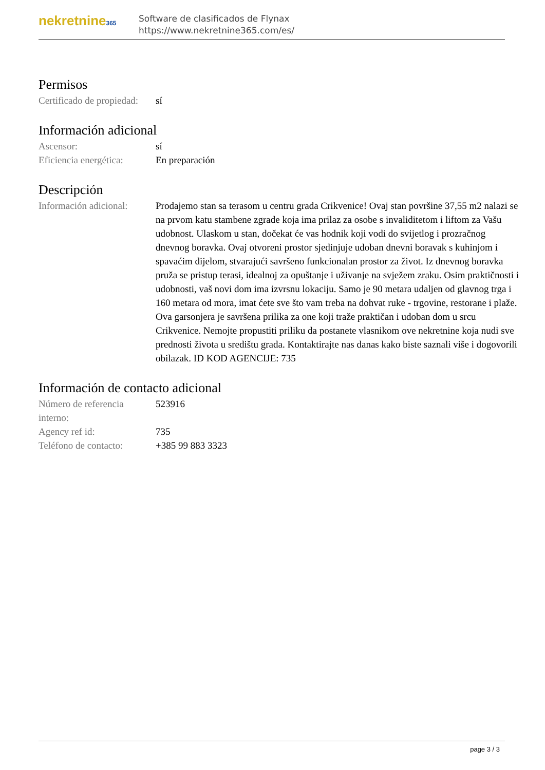nekretnine365
Software de clasificados de Flynax
https://www.nekretnine365.com/es/
Permisos
| Certificado de propiedad: | sí |
Información adicional
| Ascensor: | sí |
| Eficiencia energética: | En preparación |
Descripción
| Información adicional: | Prodajemo stan sa terasom u centru grada Crikvenice! Ovaj stan površine 37,55 m2 nalazi se na prvom katu stambene zgrade koja ima prilaz za osobe s invaliditetom i liftom za Vašu udobnost. Ulaskom u stan, dočekat će vas hodnik koji vodi do svijetlog i prozračnog dnevnog boravka. Ovaj otvoreni prostor sjedinjuje udoban dnevni boravak s kuhinjom i spavaćim dijelom, stvarajući savršeno funkcionalan prostor za život. Iz dnevnog boravka pruža se pristup terasi, idealnoj za opuštanje i uživanje na svježem zraku. Osim praktičnosti i udobnosti, vaš novi dom ima izvrsnu lokaciju. Samo je 90 metara udaljen od glavnog trga i 160 metara od mora, imat ćete sve što vam treba na dohvat ruke - trgovine, restorane i plaže. Ova garsonjera je savršena prilika za one koji traže praktičan i udoban dom u srcu Crikvenice. Nemojte propustiti priliku da postanete vlasnikom ove nekretnine koja nudi sve prednosti života u središtu grada. Kontaktirajte nas danas kako biste saznali više i dogovorili obilazak. ID KOD AGENCIJE: 735 |
Información de contacto adicional
| Número de referencia interno: | 523916 |
| Agency ref id: | 735 |
| Teléfono de contacto: | +385 99 883 3323 |
page 3 / 3